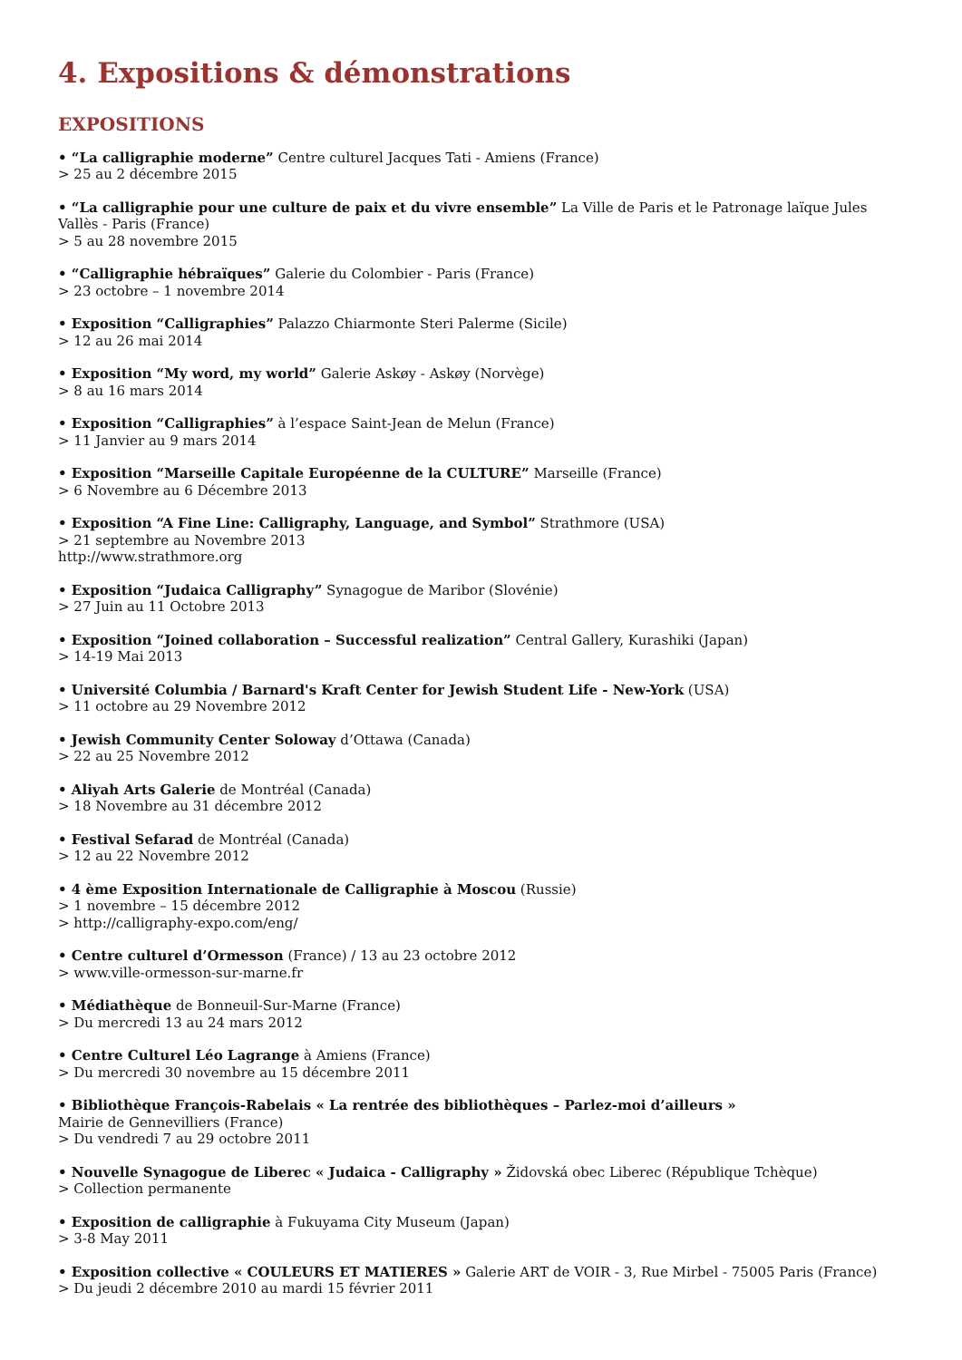4. Expositions & démonstrations
EXPOSITIONS
• “La calligraphie moderne” Centre culturel Jacques Tati - Amiens (France)
> 25 au 2 décembre 2015
• “La calligraphie pour une culture de paix et du vivre ensemble” La Ville de Paris et le Patronage laïque Jules Vallès - Paris (France)
> 5 au 28 novembre 2015
• “Calligraphie hébraïques” Galerie du Colombier - Paris (France)
> 23 octobre – 1 novembre 2014
• Exposition “Calligraphies” Palazzo Chiarmonte Steri Palerme (Sicile)
> 12 au 26 mai 2014
• Exposition “My word, my world” Galerie Askøy - Askøy (Norvège)
> 8 au 16 mars 2014
• Exposition “Calligraphies” à l’espace Saint-Jean de Melun (France)
> 11 Janvier au 9 mars 2014
• Exposition “Marseille Capitale Européenne de la CULTURE” Marseille (France)
> 6 Novembre au 6 Décembre 2013
• Exposition “A Fine Line: Calligraphy, Language, and Symbol” Strathmore (USA)
> 21 septembre au Novembre 2013
http://www.strathmore.org
• Exposition “Judaica Calligraphy” Synagogue de Maribor (Slovénie)
> 27 Juin au 11 Octobre 2013
• Exposition “Joined collaboration – Successful realization” Central Gallery, Kurashiki (Japan)
> 14-19 Mai 2013
• Université Columbia / Barnard's Kraft Center for Jewish Student Life - New-York (USA)
> 11 octobre au 29 Novembre 2012
• Jewish Community Center Soloway d’Ottawa (Canada)
> 22 au 25 Novembre 2012
• Aliyah Arts Galerie de Montréal (Canada)
> 18 Novembre au 31 décembre 2012
• Festival Sefarad de Montréal (Canada)
> 12 au 22 Novembre 2012
• 4 ème Exposition Internationale de Calligraphie à Moscou (Russie)
> 1 novembre – 15 décembre 2012
> http://calligraphy-expo.com/eng/
• Centre culturel d’Ormesson (France) / 13 au 23 octobre 2012
> www.ville-ormesson-sur-marne.fr
• Médiathèque de Bonneuil-Sur-Marne (France)
> Du mercredi 13 au 24 mars 2012
• Centre Culturel Léo Lagrange à Amiens (France)
> Du mercredi 30 novembre au 15 décembre 2011
• Bibliothèque François-Rabelais « La rentrée des bibliothèques – Parlez-moi d’ailleurs »
Mairie de Gennevilliers (France)
> Du vendredi 7 au 29 octobre 2011
• Nouvelle Synagogue de Liberec « Judaica - Calligraphy » Židovská obec Liberec (République Tchèque)
> Collection permanente
• Exposition de calligraphie à Fukuyama City Museum (Japan)
> 3-8 May 2011
• Exposition collective « COULEURS ET MATIERES » Galerie ART de VOIR - 3, Rue Mirbel - 75005 Paris (France)
> Du jeudi 2 décembre 2010 au mardi 15 février 2011